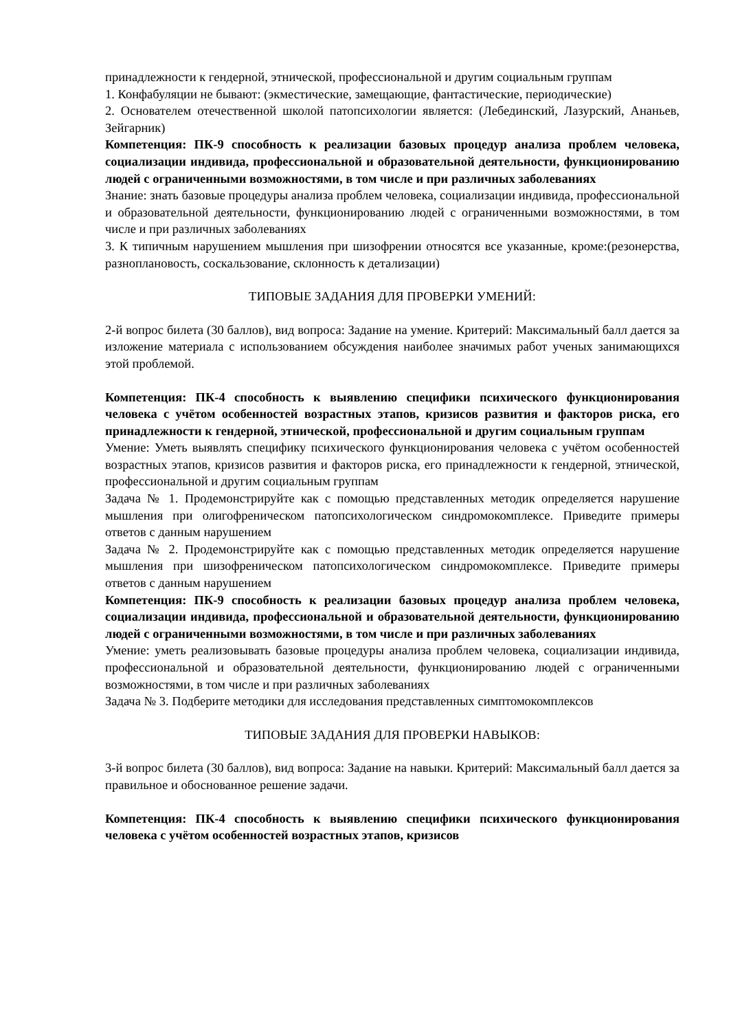принадлежности к гендерной, этнической, профессиональной и другим социальным группам
1. Конфабуляции не бывают: (экместические, замещающие, фантастические, периодические)
2. Основателем отечественной школой патопсихологии является: (Лебединский, Лазурский, Ананьев, Зейгарник)
Компетенция: ПК-9 способность к реализации базовых процедур анализа проблем человека, социализации индивида, профессиональной и образовательной деятельности, функционированию людей с ограниченными возможностями, в том числе и при различных заболеваниях
Знание: знать базовые процедуры анализа проблем человека, социализации индивида, профессиональной и образовательной деятельности, функционированию людей с ограниченными возможностями, в том числе и при различных заболеваниях
3. К типичным нарушением мышления при шизофрении относятся все указанные, кроме:(резонерства, разноплановость, соскальзование, склонность к детализации)
ТИПОВЫЕ ЗАДАНИЯ ДЛЯ ПРОВЕРКИ УМЕНИЙ:
2-й вопрос билета (30 баллов), вид вопроса: Задание на умение. Критерий: Максимальный балл дается за изложение материала с использованием обсуждения наиболее значимых работ ученых занимающихся этой проблемой.
Компетенция: ПК-4 способность к выявлению специфики психического функционирования человека с учётом особенностей возрастных этапов, кризисов развития и факторов риска, его принадлежности к гендерной, этнической, профессиональной и другим социальным группам
Умение: Уметь выявлять специфику психического функционирования человека с учётом особенностей возрастных этапов, кризисов развития и факторов риска, его принадлежности к гендерной, этнической, профессиональной и другим социальным группам
Задача № 1. Продемонстрируйте как с помощью представленных методик определяется нарушение мышления при олигофреническом патопсихологическом синдромокомплексе. Приведите примеры ответов с данным нарушением
Задача № 2. Продемонстрируйте как с помощью представленных методик определяется нарушение мышления при шизофреническом патопсихологическом синдромокомплексе. Приведите примеры ответов с данным нарушением
Компетенция: ПК-9 способность к реализации базовых процедур анализа проблем человека, социализации индивида, профессиональной и образовательной деятельности, функционированию людей с ограниченными возможностями, в том числе и при различных заболеваниях
Умение: уметь реализовывать базовые процедуры анализа проблем человека, социализации индивида, профессиональной и образовательной деятельности, функционированию людей с ограниченными возможностями, в том числе и при различных заболеваниях
Задача № 3. Подберите методики для исследования представленных симптомокомплексов
ТИПОВЫЕ ЗАДАНИЯ ДЛЯ ПРОВЕРКИ НАВЫКОВ:
3-й вопрос билета (30 баллов), вид вопроса: Задание на навыки. Критерий: Максимальный балл дается за правильное и обоснованное решение задачи.
Компетенция: ПК-4 способность к выявлению специфики психического функционирования человека с учётом особенностей возрастных этапов, кризисов